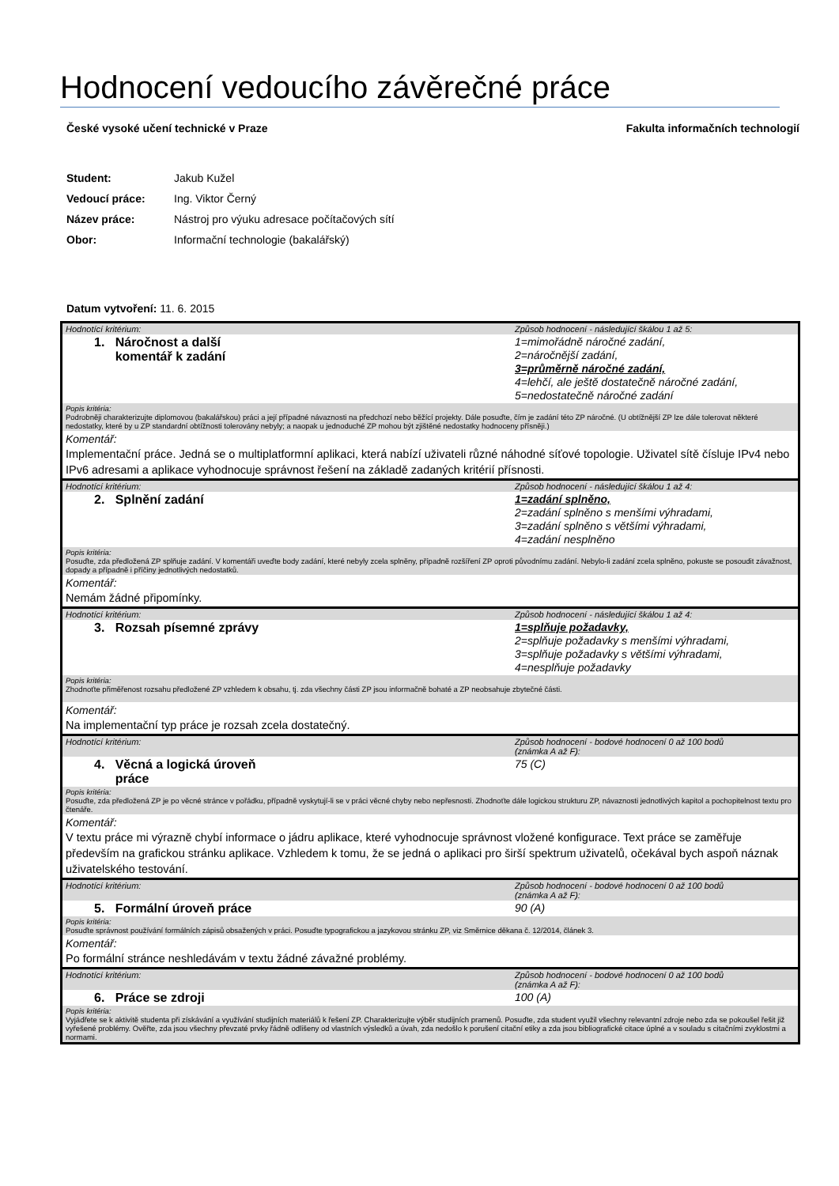Hodnocení vedoucího závěrečné práce
České vysoké učení technické v Praze Fakulta informačních technologií
| Student: | Jakub Kužel |
| Vedoucí práce: | Ing. Viktor Černý |
| Název práce: | Nástroj pro výuku adresace počítačových sítí |
| Obor: | Informační technologie (bakalářský) |
Datum vytvoření: 11. 6. 2015
| Hodnotící kritérium: | Způsob hodnocení - následující škálou 1 až 5: |
| 1. Náročnost a další komentář k zadání | 1=mimořádně náročné zadání, 2=náročnější zadání, 3=průměrně náročné zadání, 4=lehčí, ale ještě dostatečně náročné zadání, 5=nedostatečně náročné zadání |
| Popis kritéria: Podrobněji charakterizujte diplomovou (bakalářskou) práci a její případné návaznosti na předchozí nebo běžící projekty. Dále posuďte, čím je zadání této ZP náročné. (U obtížnější ZP lze dále tolerovat některé nedostatky, které by u ZP standardní obtížnosti tolerovány nebyly; a naopak u jednoduché ZP mohou být zjištěné nedostatky hodnoceny přísněji.) | |
| Komentář: Implementační práce. Jedná se o multiplatformní aplikaci, která nabízí uživateli různé náhodné síťové topologie. Uživatel sítě čísluje IPv4 nebo IPv6 adresami a aplikace vyhodnocuje správnost řešení na základě zadaných kritérií přísnosti. | |
| Hodnotící kritérium: | Způsob hodnocení - následující škálou 1 až 4: |
| 2. Splnění zadání | 1=zadání splněno, 2=zadání splněno s menšími výhradami, 3=zadání splněno s většími výhradami, 4=zadání nesplněno |
| Popis kritéria: Posuďte, zda předložená ZP splňuje zadání. V komentáři uveďte body zadání, které nebyly zcela splněny, případně rozšíření ZP oproti původnímu zadání. Nebylo-li zadání zcela splněno, pokuste se posoudit závažnost, dopady a případně i příčiny jednotlivých nedostatků. | |
| Komentář: Nemám žádné připomínky. | |
| Hodnotící kritérium: | Způsob hodnocení - následující škálou 1 až 4: |
| 3. Rozsah písemné zprávy | 1=splňuje požadavky, 2=splňuje požadavky s menšími výhradami, 3=splňuje požadavky s většími výhradami, 4=nesplňuje požadavky |
| Popis kritéria: Zhodnoťte přiměřenost rozsahu předložené ZP vzhledem k obsahu, tj. zda všechny části ZP jsou informačně bohaté a ZP neobsahuje zbytečné části. | |
| Komentář: Na implementační typ práce je rozsah zcela dostatečný. | |
| Hodnotící kritérium: | Způsob hodnocení - bodové hodnocení 0 až 100 bodů (známka A až F): |
| 4. Věcná a logická úroveň práce | 75 (C) |
| Popis kritéria: Posuďte, zda předložená ZP je po věcné stránce v pořádku, případně vyskytují-li se v práci věcné chyby nebo nepřesnosti. Zhodnoťte dále logickou strukturu ZP, návaznosti jednotlivých kapitol a pochopitelnost textu pro čtenáře. | |
| Komentář: V textu práce mi výrazně chybí informace o jádru aplikace, které vyhodnocuje správnost vložené konfigurace. Text práce se zaměřuje především na grafickou stránku aplikace. Vzhledem k tomu, že se jedná o aplikaci pro širší spektrum uživatelů, očekával bych aspoň náznak uživatelského testování. | |
| Hodnotící kritérium: | Způsob hodnocení - bodové hodnocení 0 až 100 bodů (známka A až F): |
| 5. Formální úroveň práce | 90 (A) |
| Popis kritéria: Posuďte správnost používání formálních zápisů obsažených v práci. Posuďte typografickou a jazykovou stránku ZP, viz Směrnice děkana č. 12/2014, článek 3. | |
| Komentář: Po formální stránce neshledávám v textu žádné závažné problémy. | |
| Hodnotící kritérium: | Způsob hodnocení - bodové hodnocení 0 až 100 bodů (známka A až F): |
| 6. Práce se zdroji | 100 (A) |
| Popis kritéria: Vyjádřete se k aktivitě studenta při získávání a využívání studijních materiálů k řešení ZP. Charakterizujte výběr studijních pramenů. Posuďte, zda student využil všechny relevantní zdroje nebo zda se pokoušel řešit již vyřešené problémy. Ověřte, zda jsou všechny převzaté prvky řádně odlišeny od vlastních výsledků a úvah, zda nedošlo k porušení citační etiky a zda jsou bibliografické citace úplné a v souladu s citačními zvyklostmi a normami. | |